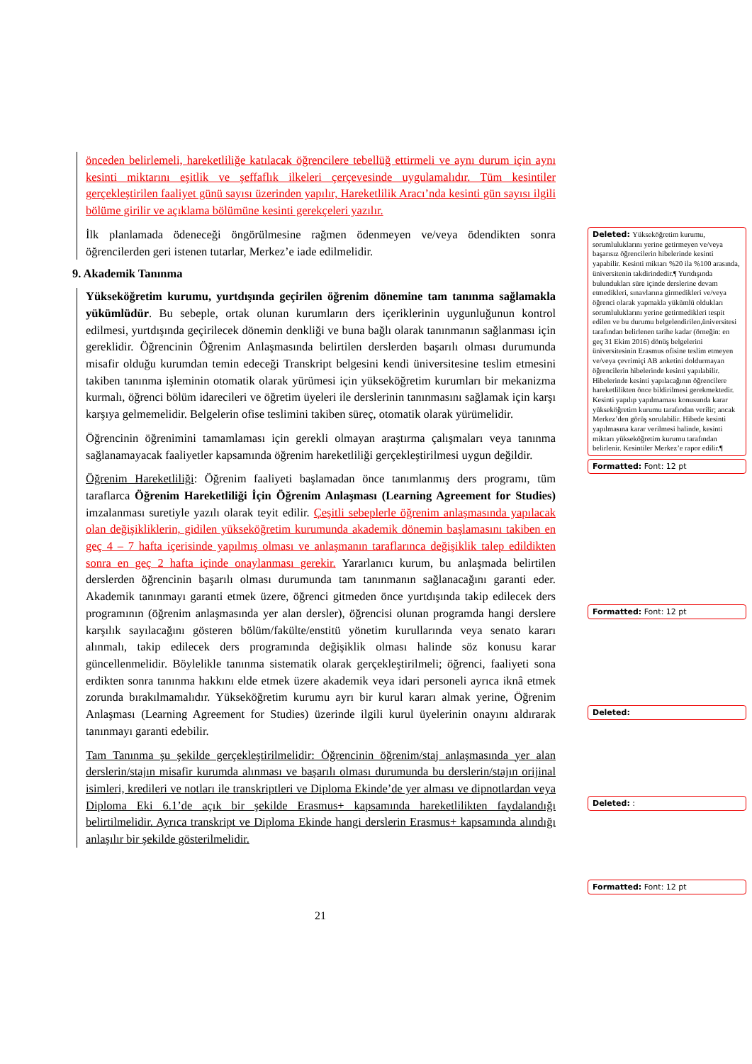önceden belirlemeli, hareketliliğe katılacak öğrencilere tebellüğ ettirmeli ve aynı durum için aynı kesinti miktarını eşitlik ve şeffaflık ilkeleri çerçevesinde uygulamalıdır. Tüm kesintiler gerçekleştirilen faaliyet günü sayısı üzerinden yapılır, Hareketlilik Aracı’nda kesinti gün sayısı ilgili bölüme girilir ve açıklama bölümüne kesinti gerekçeleri yazılır.
İlk planlamada ödeneceği öngörülmesine rağmen ödenmeyen ve/veya ödendikten sonra öğrencilerden geri istenen tutarlar, Merkez’e iade edilmelidir.
9. Akademik Tanınma
Yükseköğretim kurumu, yurtdışında geçirilen öğrenim dönemine tam tanınma sağlamakla yükümlüdür. Bu sebeple, ortak olunan kurumların ders içeriklerinin uygunluğunun kontrol edilmesi, yurtdışında geçirilecek dönemin denkliği ve buna bağlı olarak tanınmanın sağlanması için gereklidir. Öğrencinin Öğrenim Anlaşmasında belirtilen derslerden başarılı olması durumunda misafir olduğu kurumdan temin edeceği Transkript belgesini kendi üniversitesine teslim etmesini takiben tanınma işleminin otomatik olarak yürümesi için yükseköğretim kurumları bir mekanizma kurmalı, öğrenci bölüm idarecileri ve öğretim üyeleri ile derslerinin tanınmasını sağlamak için karşı karşıya gelmemelidir. Belgelerin ofise teslimini takiben süreç, otomatik olarak yürümelidir.
Öğrencinin öğrenimini tamamlaması için gerekli olmayan araştırma çalışmaları veya tanınma sağlanamayacak faaliyetler kapsamında öğrenim hareketliliği gerçekleştirilmesi uygun değildir.
Öğrenim Hareketliliği: Öğrenim faaliyeti başlamadan önce tanımlanmış ders programı, tüm taraflarca Öğrenim Hareketliliği İçin Öğrenim Anlaşması (Learning Agreement for Studies) imzalanması suretiyle yazılı olarak teyit edilir. Çeşitli sebeplerle öğrenim anlaşmasında yapılacak olan değişikliklerin, gidilen yükseköğretim kurumunda akademik dönemin başlamasını takiben en geç 4 – 7 hafta içerisinde yapılmış olması ve anlaşmanın taraflarınca değişiklik talep edildikten sonra en geç 2 hafta içinde onaylanması gerekir. Yararlanıcı kurum, bu anlaşmada belirtilen derslerden öğrencinin başarılı olması durumunda tam tanınmanın sağlanacağını garanti eder. Akademik tanınmayı garanti etmek üzere, öğrenci gitmeden önce yurtdışında takip edilecek ders programının (öğrenim anlaşmasında yer alan dersler), öğrencisi olunan programda hangi derslere karşılık sayılacağını gösteren bölüm/fakülte/enstitü yönetim kurullarında veya senato kararı alınmalı, takip edilecek ders programında değişiklik olması halinde söz konusu karar güncellenmelidir. Böylelikle tanınma sistematik olarak gerçekleştirilmeli; öğrenci, faaliyeti sona erdikten sonra tanınma hakkını elde etmek üzere akademik veya idari personeli ayrıca iknâ etmek zorunda bırakılmamalıdır. Yükseköğretim kurumu ayrı bir kurul kararı almak yerine, Öğrenim Anlaşması (Learning Agreement for Studies) üzerinde ilgili kurul üyelerinin onayını aldırarak tanınmayı garanti edebilir.
Tam Tanınma şu şekilde gerçekleştirilmelidir: Öğrencinin öğrenim/staj anlaşmasında yer alan derslerin/stajın misafir kurumda alınması ve başarılı olması durumunda bu derslerin/stajın orijinal isimleri, kredileri ve notları ile transkriptleri ve Diploma Ekinde’de yer alması ve dipnotlardan veya Diploma Eki 6.1’de açık bir şekilde Erasmus+ kapsamında hareketlilikten faydalandığı belirtilmelidir. Ayrıca transkript ve Diploma Ekinde hangi derslerin Erasmus+ kapsamında alındığı anlaşılır bir şekilde gösterilmelidir.
Deleted: Yükseköğretim kurumu, sorumluluklarını yerine getirmeyen ve/veya başarısız öğrencilerin hibelerinde kesinti yapabilir. Kesinti miktarı %20 ila %100 arasında, üniversitenin takdirindedir.¶ Yurtdışında bulundukları süre içinde derslerine devam etmedikleri, sınavlarına girmedikleri ve/veya öğrenci olarak yapmakla yükümlü oldukları sorumluluklarını yerine getirmedikleri tespit edilen ve bu durumu belgelendirilen,üniversitesi tarafından belirlenen tarihe kadar (örneğin: en geç 31 Ekim 2016) dönüş belgelerini üniversitesinin Erasmus ofisine teslim etmeyen ve/veya çevrimiçi AB anketini doldurmayan öğrencilerin hibelerinde kesinti yapılabilir. Hibelerinde kesinti yapılacağının öğrencilere hareketlilikten önce bildirilmesi gerekmektedir. Kesinti yapılıp yapılmaması konusunda karar yükseköğretim kurumu tarafından verilir; ancak Merkez’den görüş sorulabilir. Hibede kesinti yapılmasına karar verilmesi halinde, kesinti miktarı yükseköğretim kurumu tarafından belirlenir. Kesintiler Merkez’e rapor edilir.¶
Formatted: Font: 12 pt
Formatted: Font: 12 pt
Deleted:
Deleted: :
Formatted: Font: 12 pt
21